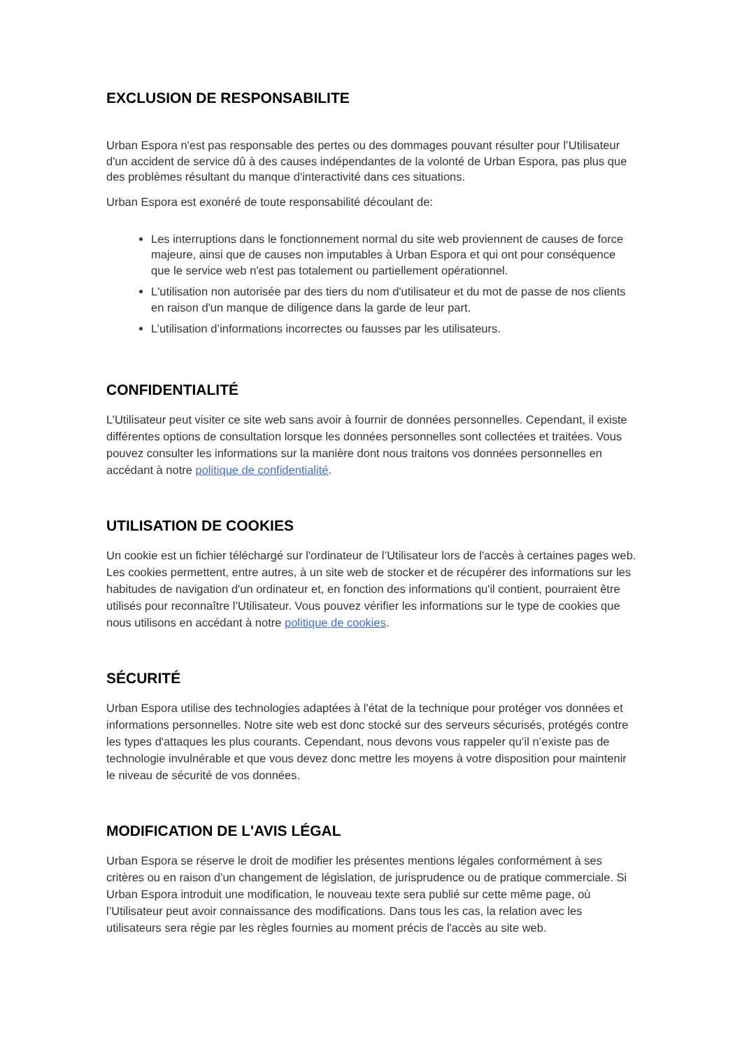EXCLUSION DE RESPONSABILITE
Urban Espora n'est pas responsable des pertes ou des dommages pouvant résulter pour l’Utilisateur d'un accident de service dû à des causes indépendantes de la volonté de Urban Espora, pas plus que des problèmes résultant du manque d'interactivité dans ces situations.
Urban Espora est exonéré de toute responsabilité découlant de:
Les interruptions dans le fonctionnement normal du site web proviennent de causes de force majeure, ainsi que de causes non imputables à Urban Espora et qui ont pour conséquence que le service web n'est pas totalement ou partiellement opérationnel.
L'utilisation non autorisée par des tiers du nom d'utilisateur et du mot de passe de nos clients en raison d'un manque de diligence dans la garde de leur part.
L’utilisation d’informations incorrectes ou fausses par les utilisateurs.
CONFIDENTIALITÉ
L’Utilisateur peut visiter ce site web sans avoir à fournir de données personnelles. Cependant, il existe différentes options de consultation lorsque les données personnelles sont collectées et traitées. Vous pouvez consulter les informations sur la manière dont nous traitons vos données personnelles en accédant à notre politique de confidentialité.
UTILISATION DE COOKIES
Un cookie est un fichier téléchargé sur l'ordinateur de l’Utilisateur lors de l'accès à certaines pages web. Les cookies permettent, entre autres, à un site web de stocker et de récupérer des informations sur les habitudes de navigation d'un ordinateur et, en fonction des informations qu'il contient, pourraient être utilisés pour reconnaître l’Utilisateur. Vous pouvez vérifier les informations sur le type de cookies que nous utilisons en accédant à notre politique de cookies.
SÉCURITÉ
Urban Espora utilise des technologies adaptées à l'état de la technique pour protéger vos données et informations personnelles. Notre site web est donc stocké sur des serveurs sécurisés, protégés contre les types d'attaques les plus courants. Cependant, nous devons vous rappeler qu’il n’existe pas de technologie invulnérable et que vous devez donc mettre les moyens à votre disposition pour maintenir le niveau de sécurité de vos données.
MODIFICATION DE L'AVIS LÉGAL
Urban Espora se réserve le droit de modifier les présentes mentions légales conformément à ses critères ou en raison d'un changement de législation, de jurisprudence ou de pratique commerciale. Si Urban Espora introduit une modification, le nouveau texte sera publié sur cette même page, où l’Utilisateur peut avoir connaissance des modifications. Dans tous les cas, la relation avec les utilisateurs sera régie par les règles fournies au moment précis de l'accès au site web.